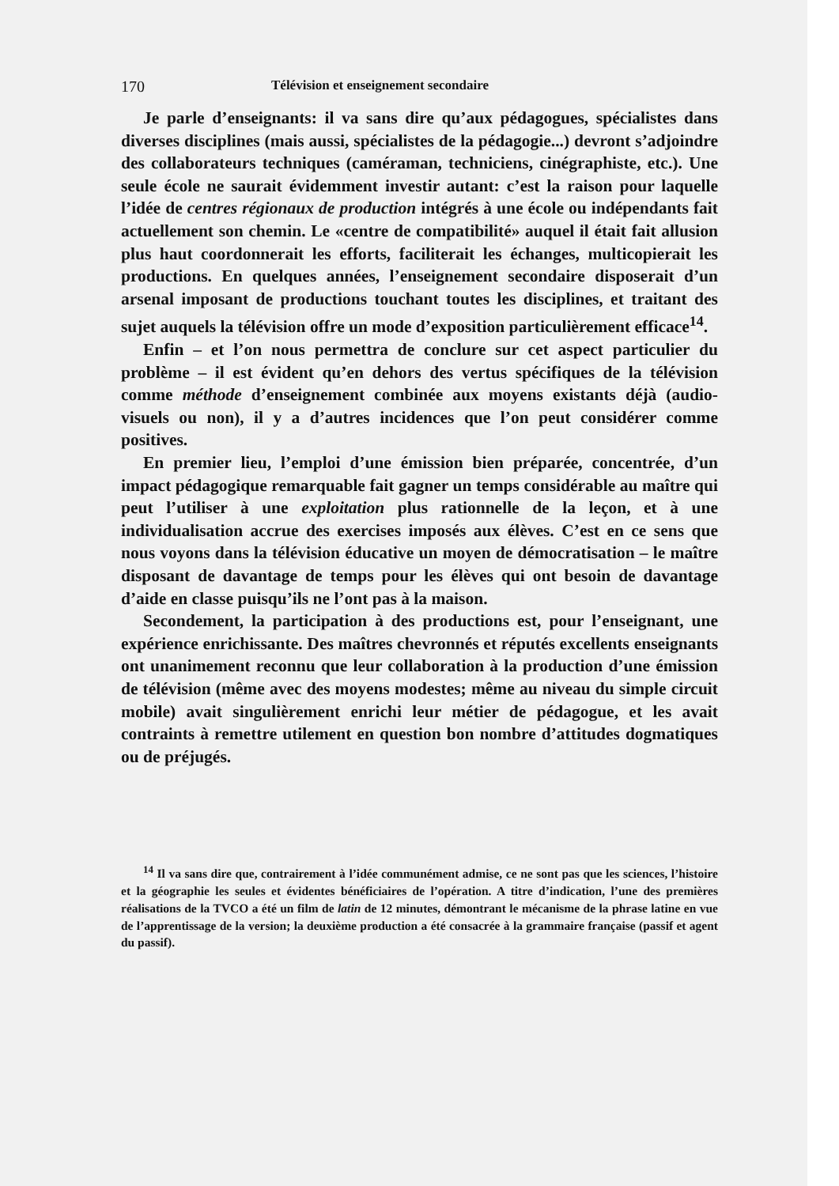170 Télévision et enseignement secondaire
Je parle d’enseignants: il va sans dire qu’aux pédagogues, spécialistes dans diverses disciplines (mais aussi, spécialistes de la pédagogie...) devront s’adjoindre des collaborateurs techniques (caméraman, techniciens, cinégraphiste, etc.). Une seule école ne saurait évidemment investir autant: c’est la raison pour laquelle l’idée de centres régionaux de production intégrés à une école ou indépendants fait actuellement son chemin. Le «centre de compatibilité» auquel il était fait allusion plus haut coordonnerait les efforts, faciliterait les échanges, multicopierait les productions. En quelques années, l’enseignement secondaire disposerait d’un arsenal imposant de productions touchant toutes les disciplines, et traitant des sujet auquels la télévision offre un mode d’exposition particulièrement efficace<sup>14</sup>.
Enfin – et l’on nous permettra de conclure sur cet aspect particulier du problème – il est évident qu’en dehors des vertus spécifiques de la télévision comme méthode d’enseignement combinée aux moyens existants déjà (audio-visuels ou non), il y a d’autres incidences que l’on peut considérer comme positives.
En premier lieu, l’emploi d’une émission bien préparée, concentrée, d’un impact pédagogique remarquable fait gagner un temps considérable au maître qui peut l’utiliser à une exploitation plus rationnelle de la leçon, et à une individualisation accrue des exercises imposés aux élèves. C’est en ce sens que nous voyons dans la télévision éducative un moyen de démocratisation – le maître disposant de davantage de temps pour les élèves qui ont besoin de davantage d’aide en classe puisqu’ils ne l’ont pas à la maison.
Secondement, la participation à des productions est, pour l’enseignant, une expérience enrichissante. Des maîtres chevronnés et réputés excellents enseignants ont unanimement reconnu que leur collaboration à la production d’une émission de télévision (même avec des moyens modestes; même au niveau du simple circuit mobile) avait singulièrement enrichi leur métier de pédagogue, et les avait contraints à remettre utilement en question bon nombre d’attitudes dogmatiques ou de préjugés.
<sup>14</sup> Il va sans dire que, contrairement à l’idée communément admise, ce ne sont pas que les sciences, l’histoire et la géographie les seules et évidentes bénéficiaires de l’opération. A titre d’indication, l’une des premières réalisations de la TVCO a été un film de latin de 12 minutes, démontrant le mécanisme de la phrase latine en vue de l’apprentissage de la version; la deuxième production a été consacrée à la grammaire française (passif et agent du passif).